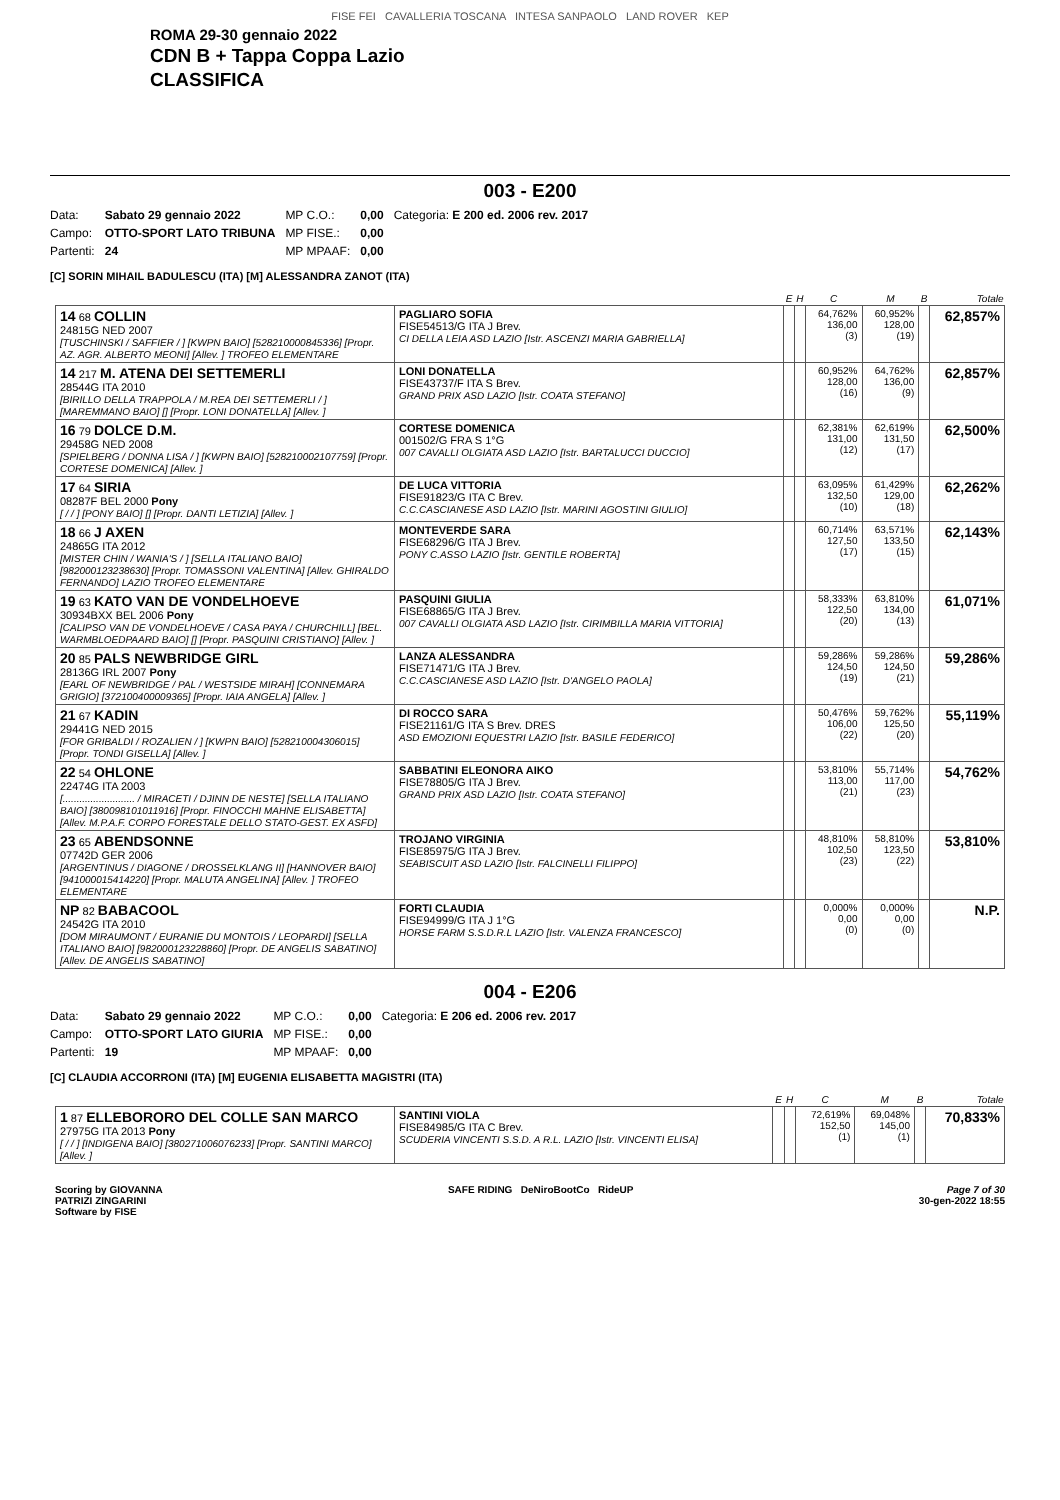FISE FEI CAVALLERIA TOSCANA INTESA SANPAOLO LAND ROVER KEP
ROMA 29-30 gennaio 2022
CDN B + Tappa Coppa Lazio
CLASSIFICA
003 - E200
| Data: | Sabato 29 gennaio 2022 | MP C.O.: | 0,00 | Categoria: E 200 ed. 2006 rev. 2017 |
| Campo: | OTTO-SPORT LATO TRIBUNA | MP FISE.: | 0,00 | |
| Partenti: | 24 | MP MPAAF: | 0,00 | |
[C] SORIN MIHAIL BADULESCU (ITA) [M] ALESSANDRA ZANOT (ITA)
| | | E | H | C | M | B | Totale |
| --- | --- | --- | --- | --- | --- | --- | --- |
| 14 68 COLLIN 24815G NED 2007 [TUSCHINSKI / SAFFIER / ] [KWPN BAIO] [528210000845336] [Propr. AZ. AGR. ALBERTO MEONI] [Allev. ] TROFEO ELEMENTARE | PAGLIARO SOFIA FISE54513/G ITA J Brev. CI DELLA LEIA ASD LAZIO [Istr. ASCENZI MARIA GABRIELLA] | | | 64,762% 136,00 (3) | 60,952% 128,00 (19) | | 62,857% |
| 14 217 M. ATENA DEI SETTEMERLI 28544G ITA 2010 [BIRILLO DELLA TRAPPOLA / M.REA DEI SETTEMERLI / ] [MAREMMANO BAIO] [] [Propr. LONI DONATELLA] [Allev. ] | LONI DONATELLA FISE43737/F ITA S Brev. GRAND PRIX ASD LAZIO [Istr. COATA STEFANO] | | | 60,952% 128,00 (16) | 64,762% 136,00 (9) | | 62,857% |
| 16 79 DOLCE D.M. 29458G NED 2008 [SPIELBERG / DONNA LISA / ] [KWPN BAIO] [528210002107759] [Propr. CORTESE DOMENICA] [Allev. ] | CORTESE DOMENICA 001502/G FRA S 1°G 007 CAVALLI OLGIATA ASD LAZIO [Istr. BARTALUCCI DUCCIO] | | | 62,381% 131,00 (12) | 62,619% 131,50 (17) | | 62,500% |
| 17 64 SIRIA 08287F BEL 2000 Pony [ / / ] [PONY BAIO] [] [Propr. DANTI LETIZIA] [Allev. ] | DE LUCA VITTORIA FISE91823/G ITA C Brev. C.C.CASCIANESE ASD LAZIO [Istr. MARINI AGOSTINI GIULIO] | | | 63,095% 132,50 (10) | 61,429% 129,00 (18) | | 62,262% |
| 18 66 J AXEN 24865G ITA 2012 [MISTER CHIN / WANIA'S / ] [SELLA ITALIANO BAIO] [982000123238630] [Propr. TOMASSONI VALENTINA] [Allev. GHIRALDO FERNANDO] LAZIO TROFEO ELEMENTARE | MONTEVERDE SARA FISE68296/G ITA J Brev. PONY C.ASSO LAZIO [Istr. GENTILE ROBERTA] | | | 60,714% 127,50 (17) | 63,571% 133,50 (15) | | 62,143% |
| 19 63 KATO VAN DE VONDELHOEVE 30934BXX BEL 2006 Pony [CALIPSO VAN DE VONDELHOEVE / CASA PAYA / CHURCHILL] [BEL. WARMBLOEDPAARD BAIO] [] [Propr. PASQUINI CRISTIANO] [Allev. ] | PASQUINI GIULIA FISE68865/G ITA J Brev. 007 CAVALLI OLGIATA ASD LAZIO [Istr. CIRIMBILLA MARIA VITTORIA] | | | 58,333% 122,50 (20) | 63,810% 134,00 (13) | | 61,071% |
| 20 85 PALS NEWBRIDGE GIRL 28136G IRL 2007 Pony [EARL OF NEWBRIDGE / PAL / WESTSIDE MIRAH] [CONNEMARA GRIGIO] [372100400009365] [Propr. IAIA ANGELA] [Allev. ] | LANZA ALESSANDRA FISE71471/G ITA J Brev. C.C.CASCIANESE ASD LAZIO [Istr. D'ANGELO PAOLA] | | | 59,286% 124,50 (19) | 59,286% 124,50 (21) | | 59,286% |
| 21 67 KADIN 29441G NED 2015 [FOR GRIBALDI / ROZALIEN / ] [KWPN BAIO] [528210004306015] [Propr. TONDI GISELLA] [Allev. ] | DI ROCCO SARA FISE21161/G ITA S Brev. DRES ASD EMOZIONI EQUESTRI LAZIO [Istr. BASILE FEDERICO] | | | 50,476% 106,00 (22) | 59,762% 125,50 (20) | | 55,119% |
| 22 54 OHLONE 22474G ITA 2003 [.......................... / MIRACETI / DJINN DE NESTE] [SELLA ITALIANO BAIO] [380098101011916] [Propr. FINOCCHI MAHNE ELISABETTA] [Allev. M.P.A.F. CORPO FORESTALE DELLO STATO-GEST. EX ASFD] | SABBATINI ELEONORA AIKO FISE78805/G ITA J Brev. GRAND PRIX ASD LAZIO [Istr. COATA STEFANO] | | | 53,810% 113,00 (21) | 55,714% 117,00 (23) | | 54,762% |
| 23 65 ABENDSONNE 07742D GER 2006 [ARGENTINUS / DIAGONE / DROSSELKLANG II] [HANNOVER BAIO] [941000015414220] [Propr. MALUTA ANGELINA] [Allev. ] TROFEO ELEMENTARE | TROJANO VIRGINIA FISE85975/G ITA J Brev. SEABISCUIT ASD LAZIO [Istr. FALCINELLI FILIPPO] | | | 48,810% 102,50 (23) | 58,810% 123,50 (22) | | 53,810% |
| NP 82 BABACOOL 24542G ITA 2010 [DOM MIRAUMONT / EURANIE DU MONTOIS / LEOPARDI] [SELLA ITALIANO BAIO] [982000123228860] [Propr. DE ANGELIS SABATINO] [Allev. DE ANGELIS SABATINO] | FORTI CLAUDIA FISE94999/G ITA J 1°G HORSE FARM S.S.D.R.L LAZIO [Istr. VALENZA FRANCESCO] | | | 0,000% 0,00 (0) | 0,000% 0,00 (0) | | N.P. |
004 - E206
| Data: | Sabato 29 gennaio 2022 | MP C.O.: | 0,00 | Categoria: E 206 ed. 2006 rev. 2017 |
| Campo: | OTTO-SPORT LATO GIURIA | MP FISE.: | 0,00 | |
| Partenti: | 19 | MP MPAAF: | 0,00 | |
[C] CLAUDIA ACCORRONI (ITA) [M] EUGENIA ELISABETTA MAGISTRI (ITA)
| | | E | H | C | M | B | Totale |
| --- | --- | --- | --- | --- | --- | --- | --- |
| 1 87 ELLEBORORO DEL COLLE SAN MARCO 27975G ITA 2013 Pony [ / / ] [INDIGENA BAIO] [380271006076233] [Propr. SANTINI MARCO] [Allev. ] | SANTINI VIOLA FISE84985/G ITA C Brev. SCUDERIA VINCENTI S.S.D. A R.L. LAZIO [Istr. VINCENTI ELISA] | | | 72,619% 152,50 (1) | 69,048% 145,00 (1) | | 70,833% |
Scoring by GIOVANNA
PATRIZI ZINGARINI
Software by FISE
SAFE RIDING DeNiroBootCo RideUP
Page 7 of 30
30-gen-2022 18:55